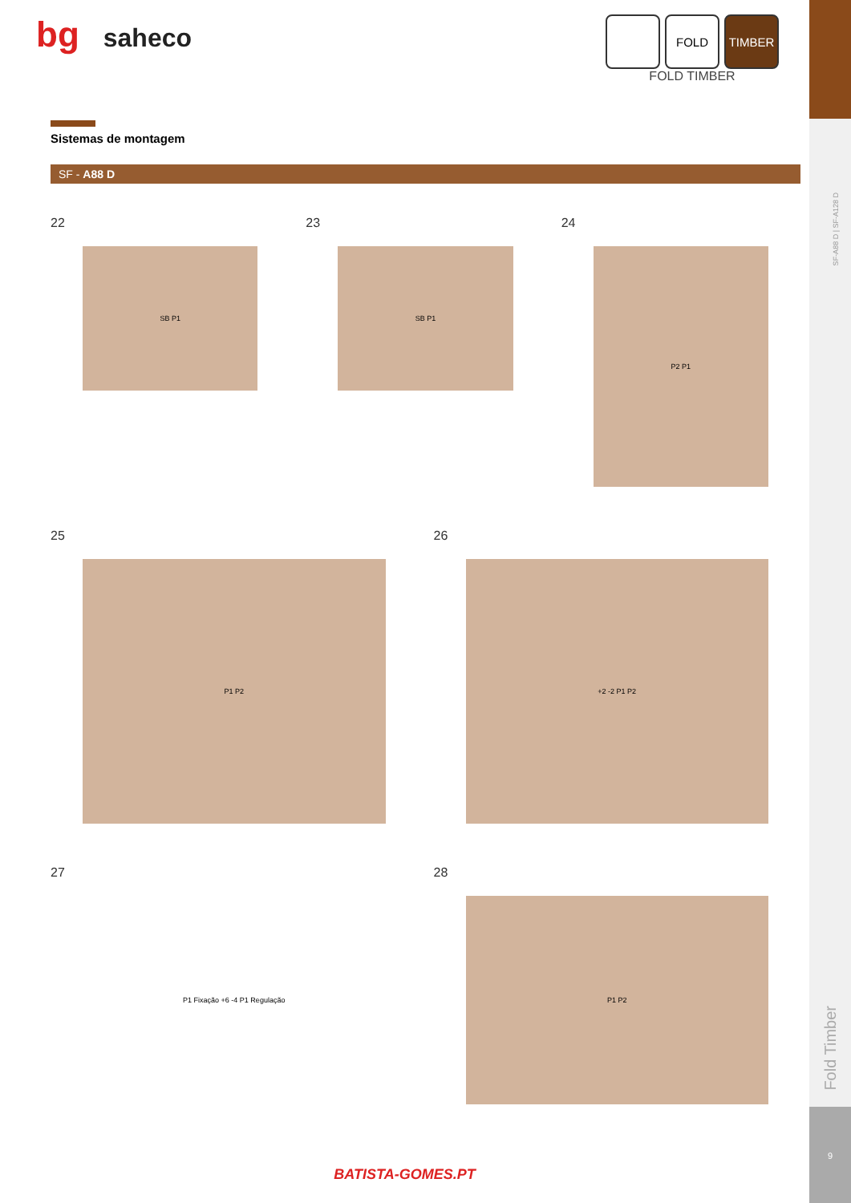9
bg saheco
FOLD TIMBER
FOLD TIMBER
Sistemas de montagem
SF - A88 D
22
SB P1
23
SB P1
24
P2 P1
25
P1 P2
26
+2 -2 P1 P2
27
P1 Fixação +6 -4 P1 Regulação
28
P1 P2
SF-A88 D | SF-A128 D
Fold Timber
BATISTA-GOMES.PT